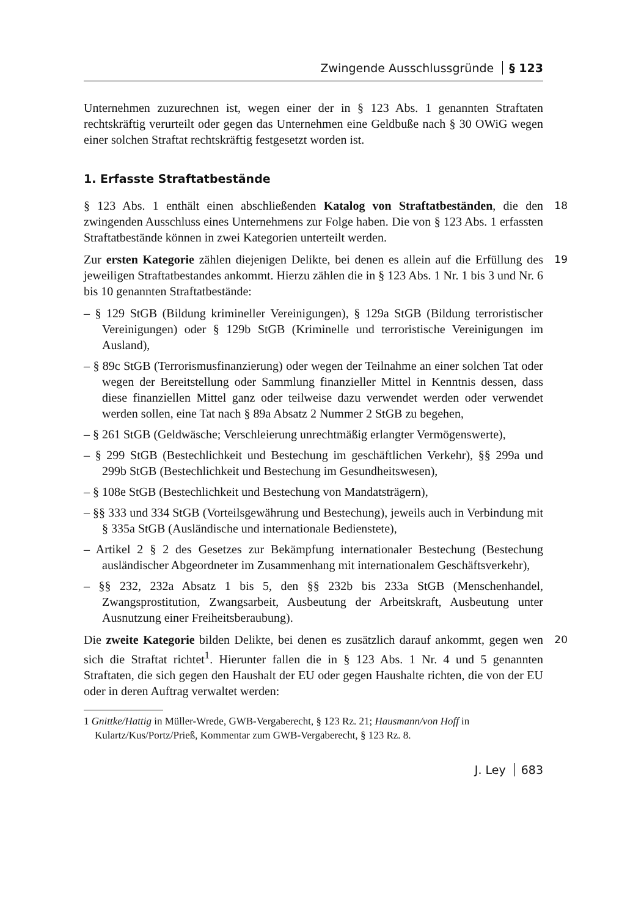Zwingende Ausschlussgründe § 123
Unternehmen zuzurechnen ist, wegen einer der in § 123 Abs. 1 genannten Straftaten rechtskräftig verurteilt oder gegen das Unternehmen eine Geldbuße nach § 30 OWiG wegen einer solchen Straftat rechtskräftig festgesetzt worden ist.
1. Erfasste Straftatbestände
§ 123 Abs. 1 enthält einen abschließenden Katalog von Straftatbeständen, die den zwingenden Ausschluss eines Unternehmens zur Folge haben. Die von § 123 Abs. 1 erfassten Straftatbestände können in zwei Kategorien unterteilt werden. 18
Zur ersten Kategorie zählen diejenigen Delikte, bei denen es allein auf die Erfüllung des jeweiligen Straftatbestandes ankommt. Hierzu zählen die in § 123 Abs. 1 Nr. 1 bis 3 und Nr. 6 bis 10 genannten Straftatbestände: 19
– § 129 StGB (Bildung krimineller Vereinigungen), § 129a StGB (Bildung terroristischer Vereinigungen) oder § 129b StGB (Kriminelle und terroristische Vereinigungen im Ausland),
– § 89c StGB (Terrorismusfinanzierung) oder wegen der Teilnahme an einer solchen Tat oder wegen der Bereitstellung oder Sammlung finanzieller Mittel in Kenntnis dessen, dass diese finanziellen Mittel ganz oder teilweise dazu verwendet werden oder verwendet werden sollen, eine Tat nach § 89a Absatz 2 Nummer 2 StGB zu begehen,
– § 261 StGB (Geldwäsche; Verschleierung unrechtmäßig erlangter Vermögenswerte),
– § 299 StGB (Bestechlichkeit und Bestechung im geschäftlichen Verkehr), §§ 299a und 299b StGB (Bestechlichkeit und Bestechung im Gesundheitswesen),
– § 108e StGB (Bestechlichkeit und Bestechung von Mandatsträgern),
– §§ 333 und 334 StGB (Vorteilsgewährung und Bestechung), jeweils auch in Verbindung mit § 335a StGB (Ausländische und internationale Bedienstete),
– Artikel 2 § 2 des Gesetzes zur Bekämpfung internationaler Bestechung (Bestechung ausländischer Abgeordneter im Zusammenhang mit internationalem Geschäftsverkehr),
– §§ 232, 232a Absatz 1 bis 5, den §§ 232b bis 233a StGB (Menschenhandel, Zwangsprostitution, Zwangsarbeit, Ausbeutung der Arbeitskraft, Ausbeutung unter Ausnutzung einer Freiheitsberaubung).
Die zweite Kategorie bilden Delikte, bei denen es zusätzlich darauf ankommt, gegen wen sich die Straftat richtet<sup>1</sup>. Hierunter fallen die in § 123 Abs. 1 Nr. 4 und 5 genannten Straftaten, die sich gegen den Haushalt der EU oder gegen Haushalte richten, die von der EU oder in deren Auftrag verwaltet werden: 20
1 Gnittke/Hattig in Müller-Wrede, GWB-Vergaberecht, § 123 Rz. 21; Hausmann/von Hoff in Kulartz/Kus/Portz/Prieß, Kommentar zum GWB-Vergaberecht, § 123 Rz. 8.
J. Ley 683